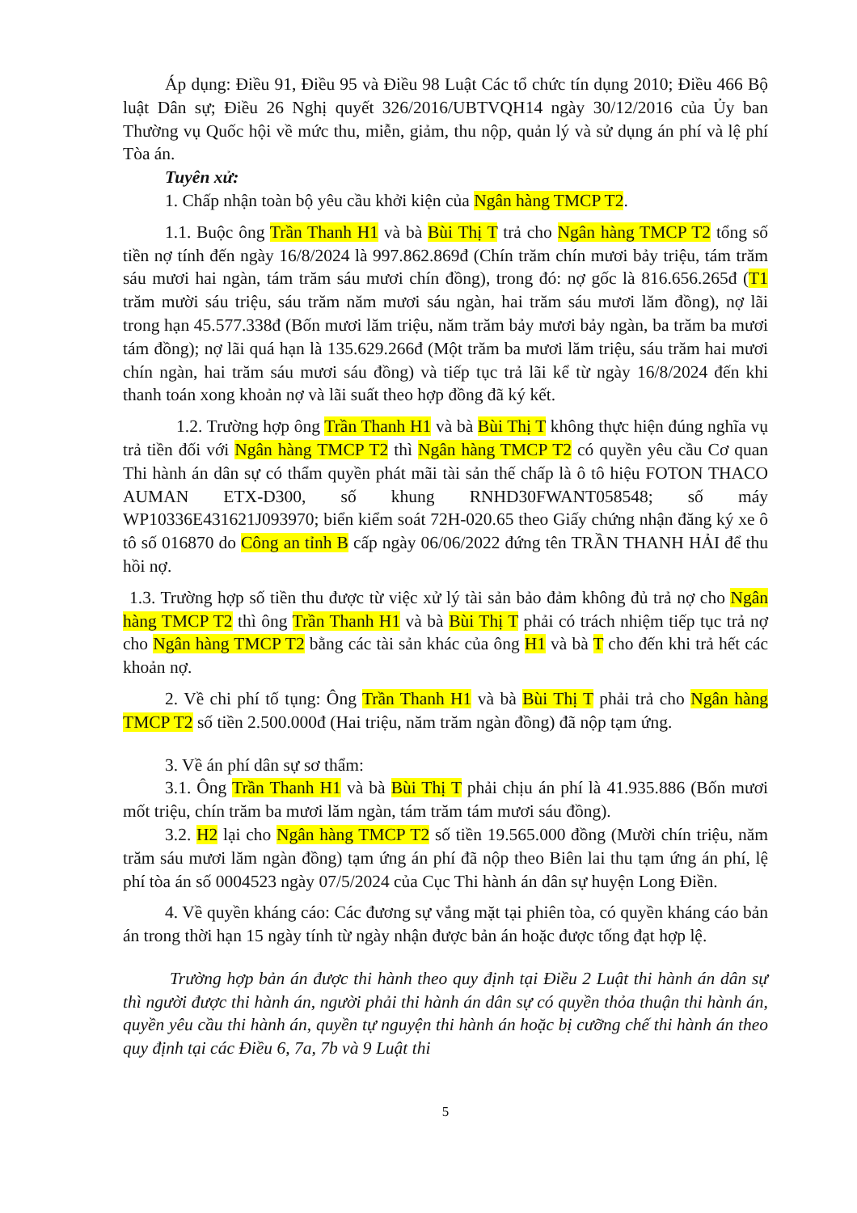Áp dụng: Điều 91, Điều 95 và Điều 98 Luật Các tổ chức tín dụng 2010; Điều 466 Bộ luật Dân sự; Điều 26 Nghị quyết 326/2016/UBTVQH14 ngày 30/12/2016 của Ủy ban Thường vụ Quốc hội về mức thu, miễn, giảm, thu nộp, quản lý và sử dụng án phí và lệ phí Tòa án.
Tuyên xử:
1. Chấp nhận toàn bộ yêu cầu khởi kiện của Ngân hàng TMCP T2.
1.1. Buộc ông Trần Thanh H1 và bà Bùi Thị T trả cho Ngân hàng TMCP T2 tổng số tiền nợ tính đến ngày 16/8/2024 là 997.862.869đ (Chín trăm chín mươi bảy triệu, tám trăm sáu mươi hai ngàn, tám trăm sáu mươi chín đồng), trong đó: nợ gốc là 816.656.265đ (T1 trăm mười sáu triệu, sáu trăm năm mươi sáu ngàn, hai trăm sáu mươi lăm đồng), nợ lãi trong hạn 45.577.338đ (Bốn mươi lăm triệu, năm trăm bảy mươi bảy ngàn, ba trăm ba mươi tám đồng); nợ lãi quá hạn là 135.629.266đ (Một trăm ba mươi lăm triệu, sáu trăm hai mươi chín ngàn, hai trăm sáu mươi sáu đồng) và tiếp tục trả lãi kể từ ngày 16/8/2024 đến khi thanh toán xong khoản nợ và lãi suất theo hợp đồng đã ký kết.
1.2. Trường hợp ông Trần Thanh H1 và bà Bùi Thị T không thực hiện đúng nghĩa vụ trả tiền đối với Ngân hàng TMCP T2 thì Ngân hàng TMCP T2 có quyền yêu cầu Cơ quan Thi hành án dân sự có thẩm quyền phát mãi tài sản thế chấp là ô tô hiệu FOTON THACO AUMAN ETX-D300, số khung RNHD30FWANT058548; số máy WP10336E431621J093970; biển kiểm soát 72H-020.65 theo Giấy chứng nhận đăng ký xe ô tô số 016870 do Công an tỉnh B cấp ngày 06/06/2022 đứng tên TRẦN THANH HẢI để thu hồi nợ.
1.3. Trường hợp số tiền thu được từ việc xử lý tài sản bảo đảm không đủ trả nợ cho Ngân hàng TMCP T2 thì ông Trần Thanh H1 và bà Bùi Thị T phải có trách nhiệm tiếp tục trả nợ cho Ngân hàng TMCP T2 bằng các tài sản khác của ông H1 và bà T cho đến khi trả hết các khoản nợ.
2. Về chi phí tố tụng: Ông Trần Thanh H1 và bà Bùi Thị T phải trả cho Ngân hàng TMCP T2 số tiền 2.500.000đ (Hai triệu, năm trăm ngàn đồng) đã nộp tạm ứng.
3. Về án phí dân sự sơ thẩm:
3.1. Ông Trần Thanh H1 và bà Bùi Thị T phải chịu án phí là 41.935.886 (Bốn mươi mốt triệu, chín trăm ba mươi lăm ngàn, tám trăm tám mươi sáu đồng).
3.2. H2 lại cho Ngân hàng TMCP T2 số tiền 19.565.000 đồng (Mười chín triệu, năm trăm sáu mươi lăm ngàn đồng) tạm ứng án phí đã nộp theo Biên lai thu tạm ứng án phí, lệ phí tòa án số 0004523 ngày 07/5/2024 của Cục Thi hành án dân sự huyện Long Điền.
4. Về quyền kháng cáo: Các đương sự vắng mặt tại phiên tòa, có quyền kháng cáo bản án trong thời hạn 15 ngày tính từ ngày nhận được bản án hoặc được tống đạt hợp lệ.
Trường hợp bản án được thi hành theo quy định tại Điều 2 Luật thi hành án dân sự thì người được thi hành án, người phải thi hành án dân sự có quyền thỏa thuận thi hành án, quyền yêu cầu thi hành án, quyền tự nguyện thi hành án hoặc bị cưỡng chế thi hành án theo quy định tại các Điều 6, 7a, 7b và 9 Luật thi
5